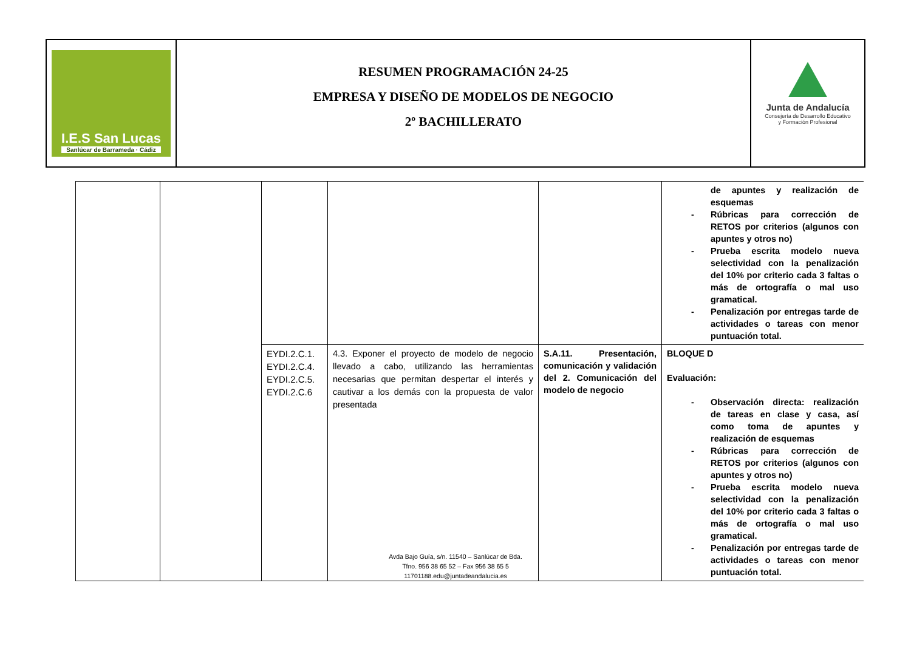I.E.S San Lucas
Sanlúcar de Barrameda · Cádiz
RESUMEN PROGRAMACIÓN 24-25
EMPRESA Y DISEÑO DE MODELOS DE NEGOCIO
2º BACHILLERATO
Junta de Andalucía
Consejería de Desarrollo Educativo
y Formación Profesional
| | | | | | de apuntes y realización de esquemas - Rúbricas para corrección de RETOS por criterios (algunos con apuntes y otros no) - Prueba escrita modelo nueva selectividad con la penalización del 10% por criterio cada 3 faltas o más de ortografía o mal uso gramatical. - Penalización por entregas tarde de actividades o tareas con menor puntuación total. |
| | | EYDI.2.C.1. EYDI.2.C.4. EYDI.2.C.5. EYDI.2.C.6 | 4.3. Exponer el proyecto de modelo de negocio llevado a cabo, utilizando las herramientas necesarias que permitan despertar el interés y cautivar a los demás con la propuesta de valor presentada | S.A.11. Presentación, comunicación y validación del 2. Comunicación del modelo de negocio | BLOQUE D Evaluación: - Observación directa: realización de tareas en clase y casa, así como toma de apuntes y realización de esquemas - Rúbricas para corrección de RETOS por criterios (algunos con apuntes y otros no) - Prueba escrita modelo nueva selectividad con la penalización del 10% por criterio cada 3 faltas o más de ortografía o mal uso gramatical. - Penalización por entregas tarde de actividades o tareas con menor puntuación total. |
Avda Bajo Guía, s/n. 11540 – Sanlúcar de Bda.
Tfno. 956 38 65 52 – Fax 956 38 65 5
11701188.edu@juntadeandalucia.es